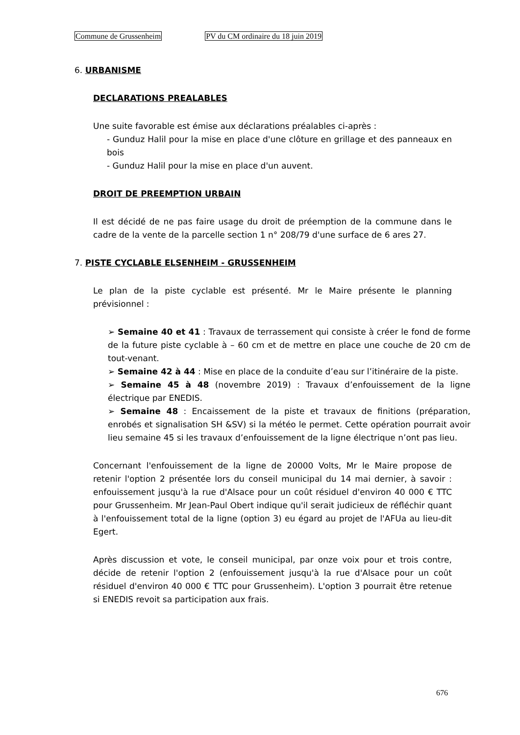Commune de Grussenheim PV du CM ordinaire du 18 juin 2019
6. URBANISME
DECLARATIONS PREALABLES
Une suite favorable est émise aux déclarations préalables ci-après :
- Gunduz Halil pour la mise en place d'une clôture en grillage et des panneaux en bois
- Gunduz Halil pour la mise en place d'un auvent.
DROIT DE PREEMPTION URBAIN
Il est décidé de ne pas faire usage du droit de préemption de la commune dans le cadre de la vente de la parcelle section 1 n° 208/79 d'une surface de 6 ares 27.
7. PISTE CYCLABLE ELSENHEIM - GRUSSENHEIM
Le plan de la piste cyclable est présenté. Mr le Maire présente le planning prévisionnel :
➢ Semaine 40 et 41 : Travaux de terrassement qui consiste à créer le fond de forme de la future piste cyclable à – 60 cm et de mettre en place une couche de 20 cm de tout-venant.
➢ Semaine 42 à 44 : Mise en place de la conduite d’eau sur l’itinéraire de la piste.
➢ Semaine 45 à 48 (novembre 2019) : Travaux d’enfouissement de la ligne électrique par ENEDIS.
➢ Semaine 48 : Encaissement de la piste et travaux de finitions (préparation, enrobés et signalisation SH &SV) si la météo le permet. Cette opération pourrait avoir lieu semaine 45 si les travaux d’enfouissement de la ligne électrique n’ont pas lieu.
Concernant l'enfouissement de la ligne de 20000 Volts, Mr le Maire propose de retenir l'option 2 présentée lors du conseil municipal du 14 mai dernier, à savoir : enfouissement jusqu'à la rue d'Alsace pour un coût résiduel d'environ 40 000 € TTC pour Grussenheim. Mr Jean-Paul Obert indique qu'il serait judicieux de réfléchir quant à l'enfouissement total de la ligne (option 3) eu égard au projet de l'AFUa au lieu-dit Egert.
Après discussion et vote, le conseil municipal, par onze voix pour et trois contre, décide de retenir l'option 2 (enfouissement jusqu'à la rue d'Alsace pour un coût résiduel d'environ 40 000 € TTC pour Grussenheim). L'option 3 pourrait être retenue si ENEDIS revoit sa participation aux frais.
676